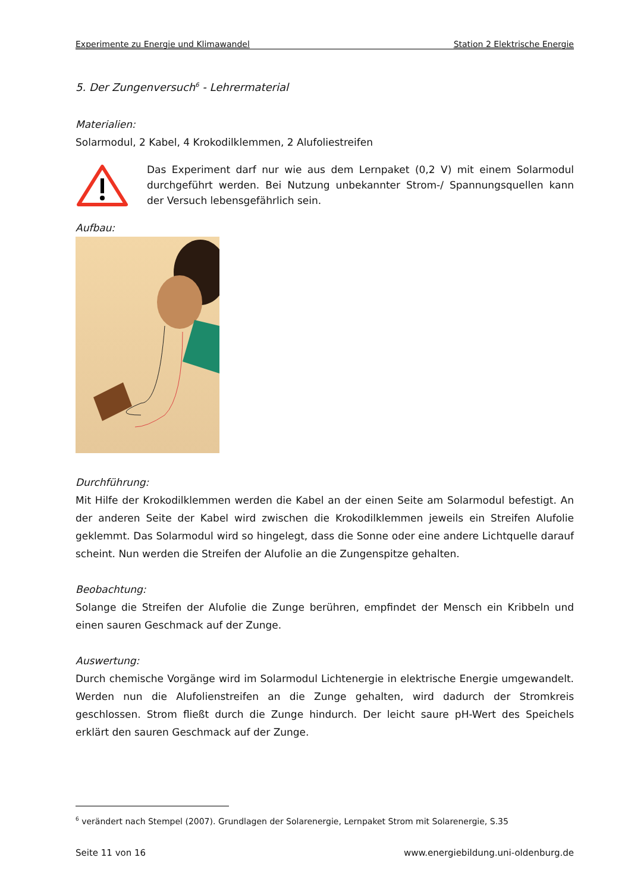Experimente zu Energie und Klimawandel Station 2 Elektrische Energie
5. Der Zungenversuch<sup>6</sup> - Lehrermaterial
Materialien:
Solarmodul, 2 Kabel, 4 Krokodilklemmen, 2 Alufoliestreifen
Das Experiment darf nur wie aus dem Lernpaket (0,2 V) mit einem Solarmodul durchgeführt werden. Bei Nutzung unbekannter Strom-/ Spannungsquellen kann der Versuch lebensgefährlich sein.
Aufbau:
Durchführung:
Mit Hilfe der Krokodilklemmen werden die Kabel an der einen Seite am Solarmodul befestigt. An der anderen Seite der Kabel wird zwischen die Krokodilklemmen jeweils ein Streifen Alufolie geklemmt. Das Solarmodul wird so hingelegt, dass die Sonne oder eine andere Lichtquelle darauf scheint. Nun werden die Streifen der Alufolie an die Zungenspitze gehalten.
Beobachtung:
Solange die Streifen der Alufolie die Zunge berühren, empfindet der Mensch ein Kribbeln und einen sauren Geschmack auf der Zunge.
Auswertung:
Durch chemische Vorgänge wird im Solarmodul Lichtenergie in elektrische Energie umgewandelt. Werden nun die Alufolienstreifen an die Zunge gehalten, wird dadurch der Stromkreis geschlossen. Strom fließt durch die Zunge hindurch. Der leicht saure pH-Wert des Speichels erklärt den sauren Geschmack auf der Zunge.
<sup>6</sup> verändert nach Stempel (2007). Grundlagen der Solarenergie, Lernpaket Strom mit Solarenergie, S.35
Seite 11 von 16 www.energiebildung.uni-oldenburg.de